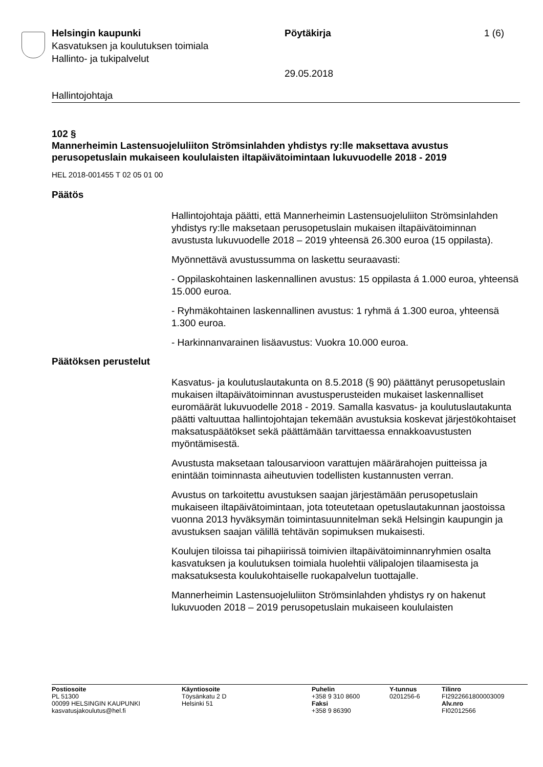Helsingin kaupunki
Kasvatuksen ja koulutuksen toimiala
Hallinto- ja tukipalvelut
Pöytäkirja
29.05.2018
1 (6)
Hallintojohtaja
102 §
Mannerheimin Lastensuojeluliiton Strömsinlahden yhdistys ry:lle maksettava avustus perusopetuslain mukaiseen koululaisten iltapäivätoimintaan lukuvuodelle 2018 - 2019
HEL 2018-001455 T 02 05 01 00
Päätös
Hallintojohtaja päätti, että Mannerheimin Lastensuojeluliiton Strömsinlahden yhdistys ry:lle maksetaan perusopetuslain mukaisen iltapäivätoiminnan avustusta lukuvuodelle 2018 – 2019 yhteensä 26.300 euroa (15 oppilasta).
Myönnettävä avustussumma on laskettu seuraavasti:
- Oppilaskohtainen laskennallinen avustus: 15 oppilasta á 1.000 euroa, yhteensä 15.000 euroa.
- Ryhmäkohtainen laskennallinen avustus: 1 ryhmä á 1.300 euroa, yhteensä 1.300 euroa.
- Harkinnanvarainen lisäavustus: Vuokra 10.000 euroa.
Päätöksen perustelut
Kasvatus- ja koulutuslautakunta on 8.5.2018 (§ 90) päättänyt perusopetuslain mukaisen iltapäivätoiminnan avustusperusteiden mukaiset laskennalliset euromäärät lukuvuodelle 2018 - 2019. Samalla kasvatus- ja koulutuslautakunta päätti valtuuttaa hallintojohtajan tekemään avustuksia koskevat järjestökohtaiset maksatuspäätökset sekä päättämään tarvittaessa ennakkoavustusten myöntämisestä.
Avustusta maksetaan talousarvioon varattujen määrärahojen puitteissa ja enintään toiminnasta aiheutuvien todellisten kustannusten verran.
Avustus on tarkoitettu avustuksen saajan järjestämään perusopetuslain mukaiseen iltapäivätoimintaan, jota toteutetaan opetuslautakunnan jaostoissa vuonna 2013 hyväksymän toimintasuunnitelman sekä Helsingin kaupungin ja avustuksen saajan välillä tehtävän sopimuksen mukaisesti.
Koulujen tiloissa tai pihapiirissä toimivien iltapäivätoiminnanryhmien osalta kasvatuksen ja koulutuksen toimiala huolehtii välipalojen tilaamisesta ja maksatuksesta koulukohtaiselle ruokapalvelun tuottajalle.
Mannerheimin Lastensuojeluliiton Strömsinlahden yhdistys ry on hakenut lukuvuoden 2018 – 2019 perusopetuslain mukaiseen koululaisten
Postiosoite
PL 51300
00099 HELSINGIN KAUPUNKI
kasvatusjakoulutus@hel.fi
Käyntiosoite
Töysänkatu 2 D
Helsinki 51
Puhelin
+358 9 310 8600
Faksi
+358 9 86390
Y-tunnus
0201256-6
Tilinro
FI2922661800003009
Alv.nro
FI02012566